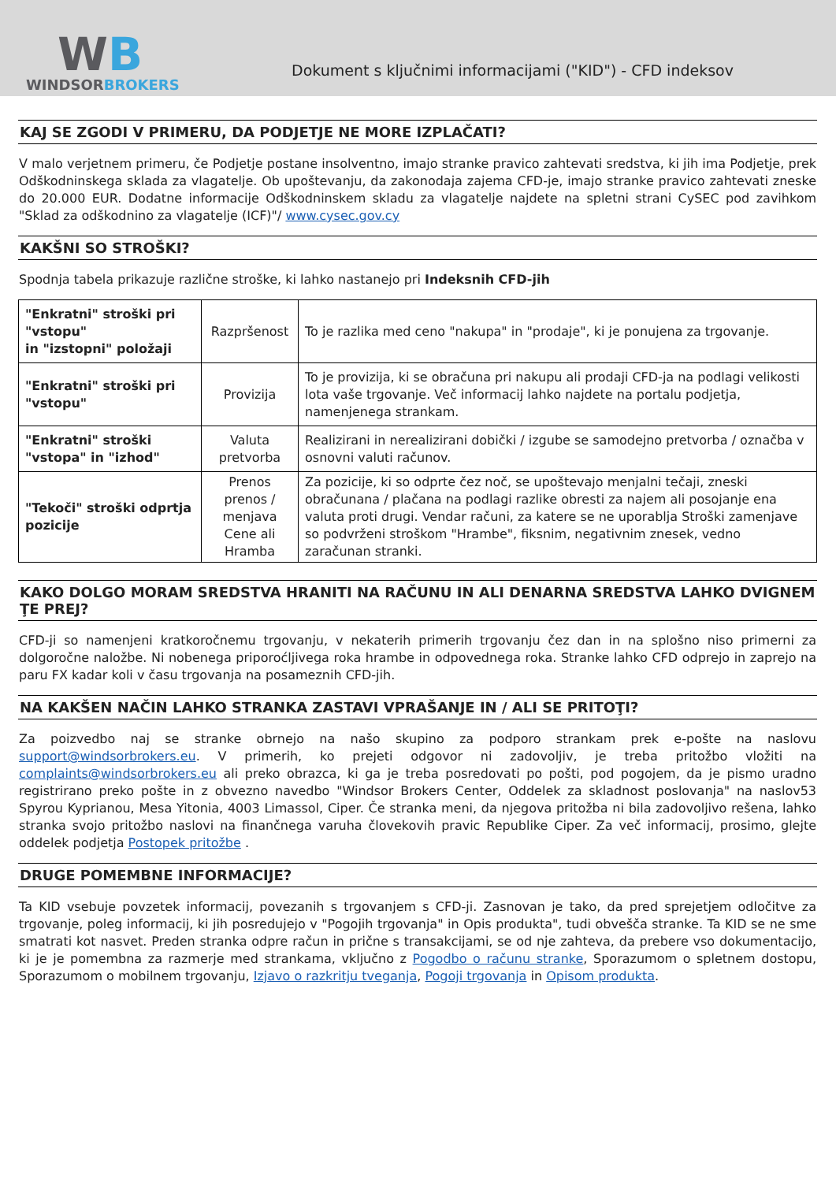WB
WINDSORBROKERS
Dokument s ključnimi informacijami ("KID") - CFD indeksov
KAJ SE ZGODI V PRIMERU, DA PODJETJE NE MORE IZPLAČATI?
V malo verjetnem primeru, če Podjetje postane insolventno, imajo stranke pravico zahtevati sredstva, ki jih ima Podjetje, prek Odškodninskega sklada za vlagatelje. Ob upoštevanju, da zakonodaja zajema CFD-je, imajo stranke pravico zahtevati zneske do 20.000 EUR. Dodatne informacije Odškodninskem skladu za vlagatelje najdete na spletni strani CySEC pod zavihkom "Sklad za odškodnino za vlagatelje (ICF)"/ www.cysec.gov.cy
KAKŠNI SO STROŠKI?
Spodnja tabela prikazuje različne stroške, ki lahko nastanejo pri Indeksnih CFD-jih
| "Enkratni" stroški pri "vstopu" in "izstopni" položaji | Razpršenost | To je razlika med ceno "nakupa" in "prodaje", ki je ponujena za trgovanje. |
| "Enkratni" stroški pri "vstopu" | Provizija | To je provizija, ki se obračuna pri nakupu ali prodaji CFD-ja na podlagi velikosti lota vaše trgovanje. Več informacij lahko najdete na portalu podjetja, namenjenega strankam. |
| "Enkratni" stroški "vstopa" in "izhod" | Valuta pretvorba | Realizirani in nerealizirani dobički / izgube se samodejno pretvorba / označba v osnovni valuti računov. |
| "Tekoči" stroški odprtja pozicije | Prenos prenos / menjava Cene ali Hramba | Za pozicije, ki so odprte čez noč, se upoštevajo menjalni tečaji, zneski obračunana / plačana na podlagi razlike obresti za najem ali posojanje ena valuta proti drugi. Vendar računi, za katere se ne uporablja Stroški zamenjave so podvrženi stroškom "Hrambe", fiksnim, negativnim znesek, vedno zaračunan stranki. |
KAKO DOLGO MORAM SREDSTVA HRANITI NA RAČUNU IN ALI DENARNA SREDSTVA LAHKO DVIGNEM ŢE PREJ?
CFD-ji so namenjeni kratkoročnemu trgovanju, v nekaterih primerih trgovanju čez dan in na splošno niso primerni za dolgoročne naložbe. Ni nobenega priporoćljivega roka hrambe in odpovednega roka. Stranke lahko CFD odprejo in zaprejo na paru FX kadar koli v času trgovanja na posameznih CFD-jih.
NA KAKŠEN NAČIN LAHKO STRANKA ZASTAVI VPRAŠANJE IN / ALI SE PRITOŢI?
Za poizvedbo naj se stranke obrnejo na našo skupino za podporo strankam prek e-pošte na naslovu support@windsorbrokers.eu. V primerih, ko prejeti odgovor ni zadovoljiv, je treba pritožbo vložiti na complaints@windsorbrokers.eu ali preko obrazca, ki ga je treba posredovati po pošti, pod pogojem, da je pismo uradno registrirano preko pošte in z obvezno navedbo "Windsor Brokers Center, Oddelek za skladnost poslovanja" na naslov53 Spyrou Kyprianou, Mesa Yitonia, 4003 Limassol, Ciper. Če stranka meni, da njegova pritožba ni bila zadovoljivo rešena, lahko stranka svojo pritožbo naslovi na finančnega varuha človekovih pravic Republike Ciper. Za več informacij, prosimo, glejte oddelek podjetja Postopek pritožbe .
DRUGE POMEMBNE INFORMACIJE?
Ta KID vsebuje povzetek informacij, povezanih s trgovanjem s CFD-ji. Zasnovan je tako, da pred sprejetjem odločitve za trgovanje, poleg informacij, ki jih posredujejo v "Pogojih trgovanja" in Opis produkta", tudi obvešča stranke. Ta KID se ne sme smatrati kot nasvet. Preden stranka odpre račun in prične s transakcijami, se od nje zahteva, da prebere vso dokumentacijo, ki je je pomembna za razmerje med strankama, vključno z Pogodbo o računu stranke, Sporazumom o spletnem dostopu, Sporazumom o mobilnem trgovanju, Izjavo o razkritju tveganja, Pogoji trgovanja in Opisom produkta.